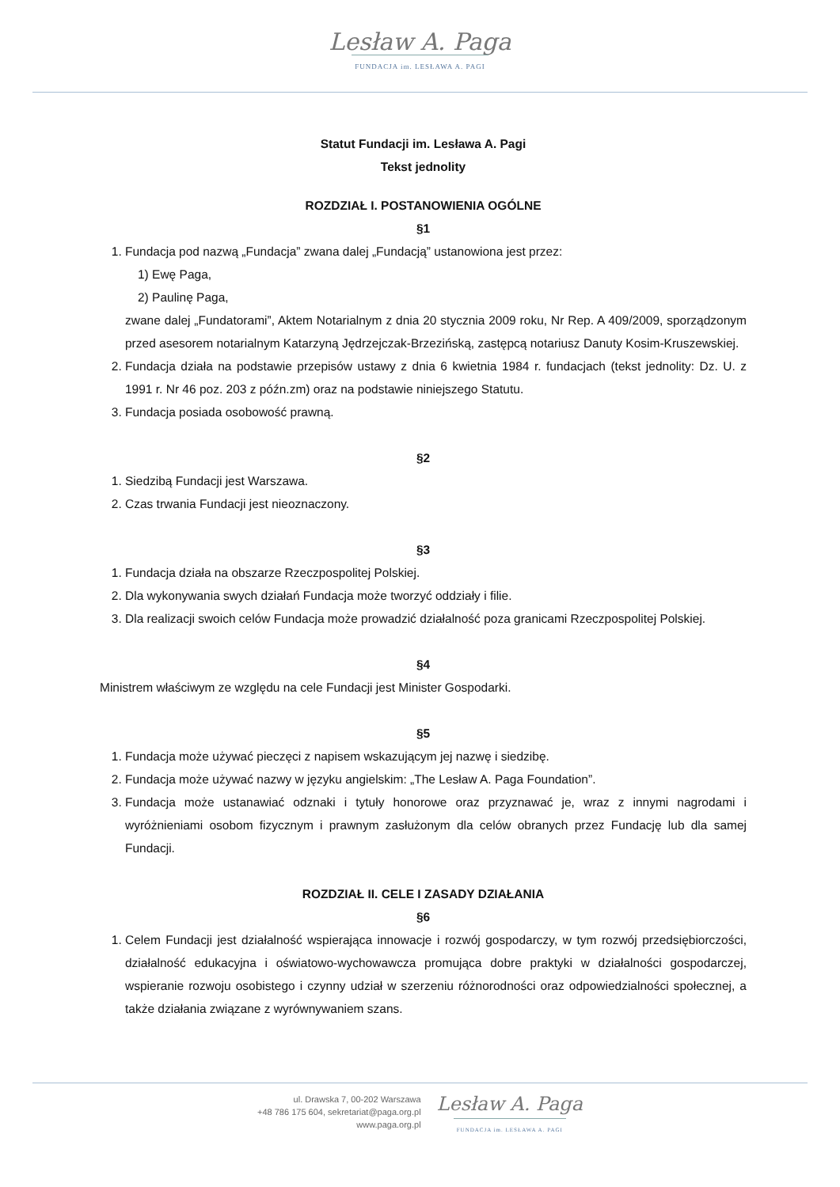Lesław A. Paga
FUNDACJA im. LESŁAWA A. PAGI
Statut Fundacji im. Lesława A. Pagi
Tekst jednolity
ROZDZIAŁ I. POSTANOWIENIA OGÓLNE
§1
1. Fundacja pod nazwą „Fundacja” zwana dalej „Fundacją” ustanowiona jest przez:
1) Ewę Paga,
2) Paulinę Paga,
zwane dalej „Fundatorami”, Aktem Notarialnym z dnia 20 stycznia 2009 roku, Nr Rep. A 409/2009, sporządzonym przed asesorem notarialnym Katarzyną Jędrzejczak-Brzezińską, zastępcą notariusz Danuty Kosim-Kruszewskiej.
2. Fundacja działa na podstawie przepisów ustawy z dnia 6 kwietnia 1984 r. fundacjach (tekst jednolity: Dz. U. z 1991 r. Nr 46 poz. 203 z późn.zm) oraz na podstawie niniejszego Statutu.
3. Fundacja posiada osobowość prawną.
§2
1. Siedzibą Fundacji jest Warszawa.
2. Czas trwania Fundacji jest nieoznaczony.
§3
1. Fundacja działa na obszarze Rzeczpospolitej Polskiej.
2. Dla wykonywania swych działań Fundacja może tworzyć oddziały i filie.
3. Dla realizacji swoich celów Fundacja może prowadzić działalność poza granicami Rzeczpospolitej Polskiej.
§4
Ministrem właściwym ze względu na cele Fundacji jest Minister Gospodarki.
§5
1. Fundacja może używać pieczęci z napisem wskazującym jej nazwę i siedzibę.
2. Fundacja może używać nazwy w języku angielskim: „The Lesław A. Paga Foundation”.
3. Fundacja może ustanawiać odznaki i tytuły honorowe oraz przyznawać je, wraz z innymi nagrodami i wyróżnieniami osobom fizycznym i prawnym zasłużonym dla celów obranych przez Fundację lub dla samej Fundacji.
ROZDZIAŁ II. CELE I ZASADY DZIAŁANIA
§6
1. Celem Fundacji jest działalność wspierająca innowacje i rozwój gospodarczy, w tym rozwój przedsiębiorczości, działalność edukacyjna i oświatowo-wychowawcza promująca dobre praktyki w działalności gospodarczej, wspieranie rozwoju osobistego i czynny udział w szerzeniu różnorodności oraz odpowiedzialności społecznej, a także działania związane z wyrównywaniem szans.
ul. Drawska 7, 00-202 Warszawa
+48 786 175 604, sekretariat@paga.org.pl
www.paga.org.pl
Lesław A. Paga
FUNDACJA im. LESŁAWA A. PAGI